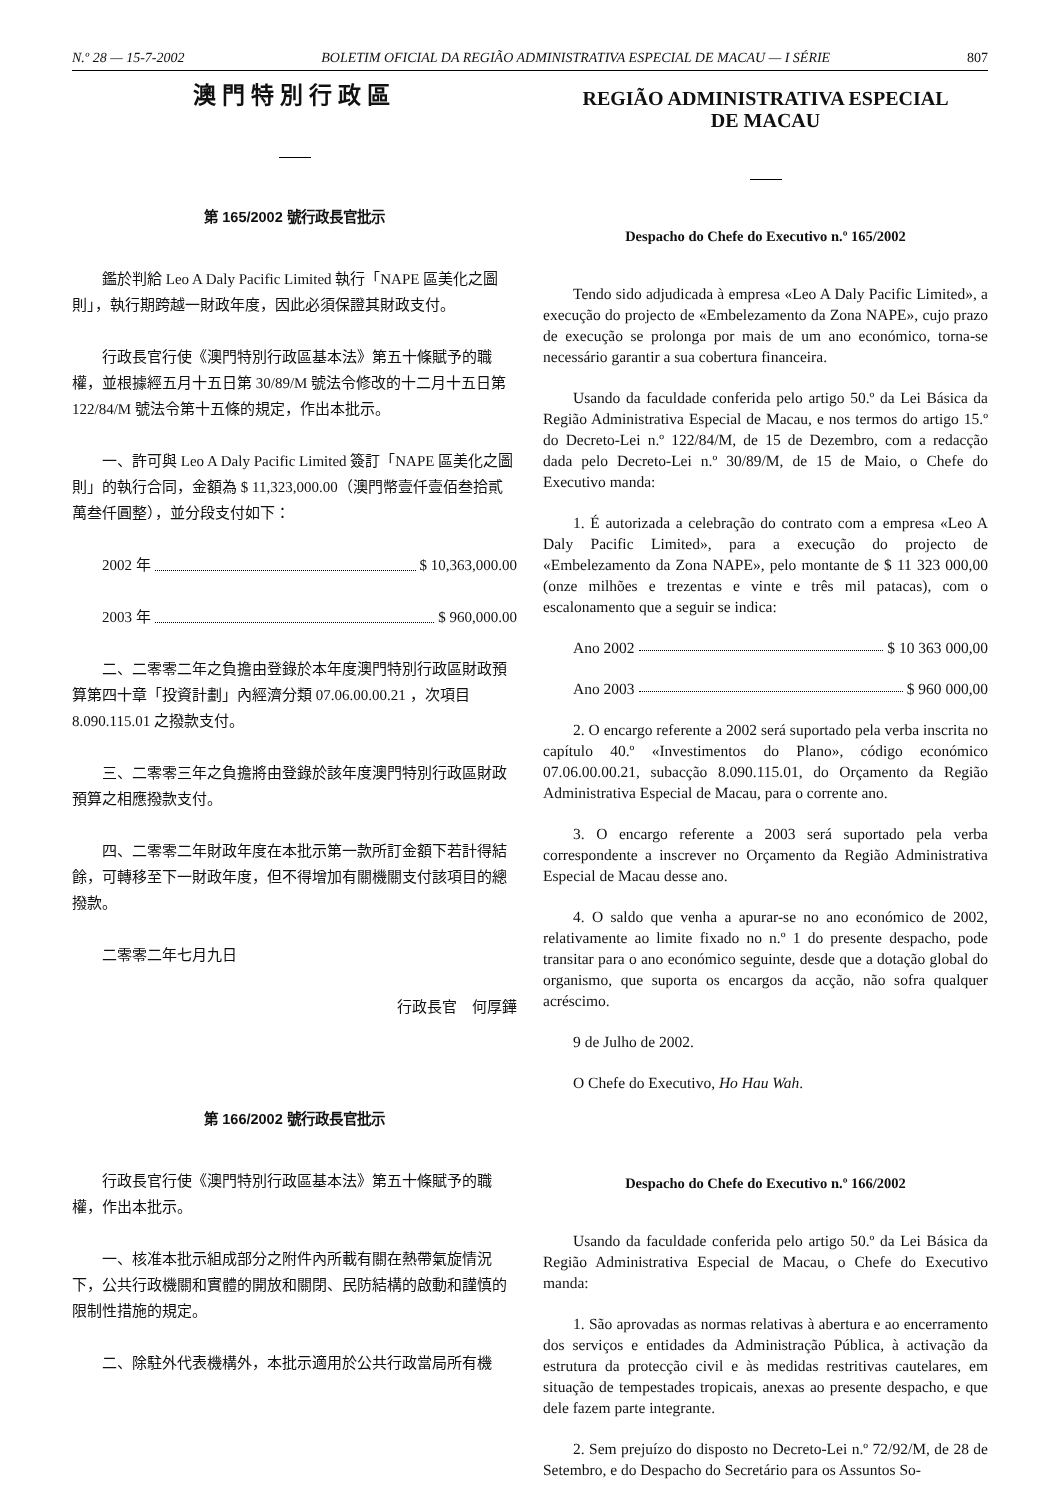N.º 28 — 15-7-2002 BOLETIM OFICIAL DA REGIÃO ADMINISTRATIVA ESPECIAL DE MACAU — I SÉRIE 807
澳門特別行政區
第 165/2002 號行政長官批示
鑑於判給 Leo A Daly Pacific Limited 執行「NAPE 區美化之圖則」，執行期跨越一財政年度，因此必須保證其財政支付。
行政長官行使《澳門特別行政區基本法》第五十條賦予的職權，並根據經五月十五日第 30/89/M 號法令修改的十二月十五日第 122/84/M 號法令第十五條的規定，作出本批示。
一、許可與 Leo A Daly Pacific Limited 簽訂「NAPE 區美化之圖則」的執行合同，金額為 $ 11,323,000.00（澳門幣壹仟壹佰叁拾貳萬叁仟圓整），並分段支付如下：
2002 年 $ 10,363,000.00
2003 年 $ 960,000.00
二、二零零二年之負擔由登錄於本年度澳門特別行政區財政預算第四十章「投資計劃」內經濟分類 07.06.00.00.21 ，次項目 8.090.115.01 之撥款支付。
三、二零零三年之負擔將由登錄於該年度澳門特別行政區財政預算之相應撥款支付。
四、二零零二年財政年度在本批示第一款所訂金額下若計得結餘，可轉移至下一財政年度，但不得增加有關機關支付該項目的總撥款。
二零零二年七月九日
行政長官　何厚鏵
第 166/2002 號行政長官批示
行政長官行使《澳門特別行政區基本法》第五十條賦予的職權，作出本批示。
一、核准本批示組成部分之附件內所載有關在熱帶氣旋情況下，公共行政機關和實體的開放和關閉、民防結構的啟動和謹慎的限制性措施的規定。
二、除駐外代表機構外，本批示適用於公共行政當局所有機
REGIÃO ADMINISTRATIVA ESPECIAL
DE MACAU
Despacho do Chefe do Executivo n.º 165/2002
Tendo sido adjudicada à empresa «Leo A Daly Pacific Limited», a execução do projecto de «Embelezamento da Zona NAPE», cujo prazo de execução se prolonga por mais de um ano económico, torna-se necessário garantir a sua cobertura financeira.
Usando da faculdade conferida pelo artigo 50.º da Lei Básica da Região Administrativa Especial de Macau, e nos termos do artigo 15.º do Decreto-Lei n.º 122/84/M, de 15 de Dezembro, com a redacção dada pelo Decreto-Lei n.º 30/89/M, de 15 de Maio, o Chefe do Executivo manda:
1. É autorizada a celebração do contrato com a empresa «Leo A Daly Pacific Limited», para a execução do projecto de «Embelezamento da Zona NAPE», pelo montante de $ 11 323 000,00 (onze milhões e trezentas e vinte e três mil patacas), com o escalonamento que a seguir se indica:
Ano 2002 $ 10 363 000,00
Ano 2003 $ 960 000,00
2. O encargo referente a 2002 será suportado pela verba inscrita no capítulo 40.º «Investimentos do Plano», código económico 07.06.00.00.21, subacção 8.090.115.01, do Orçamento da Região Administrativa Especial de Macau, para o corrente ano.
3. O encargo referente a 2003 será suportado pela verba correspondente a inscrever no Orçamento da Região Administrativa Especial de Macau desse ano.
4. O saldo que venha a apurar-se no ano económico de 2002, relativamente ao limite fixado no n.º 1 do presente despacho, pode transitar para o ano económico seguinte, desde que a dotação global do organismo, que suporta os encargos da acção, não sofra qualquer acréscimo.
9 de Julho de 2002.
O Chefe do Executivo, Ho Hau Wah.
Despacho do Chefe do Executivo n.º 166/2002
Usando da faculdade conferida pelo artigo 50.º da Lei Básica da Região Administrativa Especial de Macau, o Chefe do Executivo manda:
1. São aprovadas as normas relativas à abertura e ao encerramento dos serviços e entidades da Administração Pública, à activação da estrutura da protecção civil e às medidas restritivas cautelares, em situação de tempestades tropicais, anexas ao presente despacho, e que dele fazem parte integrante.
2. Sem prejuízo do disposto no Decreto-Lei n.º 72/92/M, de 28 de Setembro, e do Despacho do Secretário para os Assuntos So-